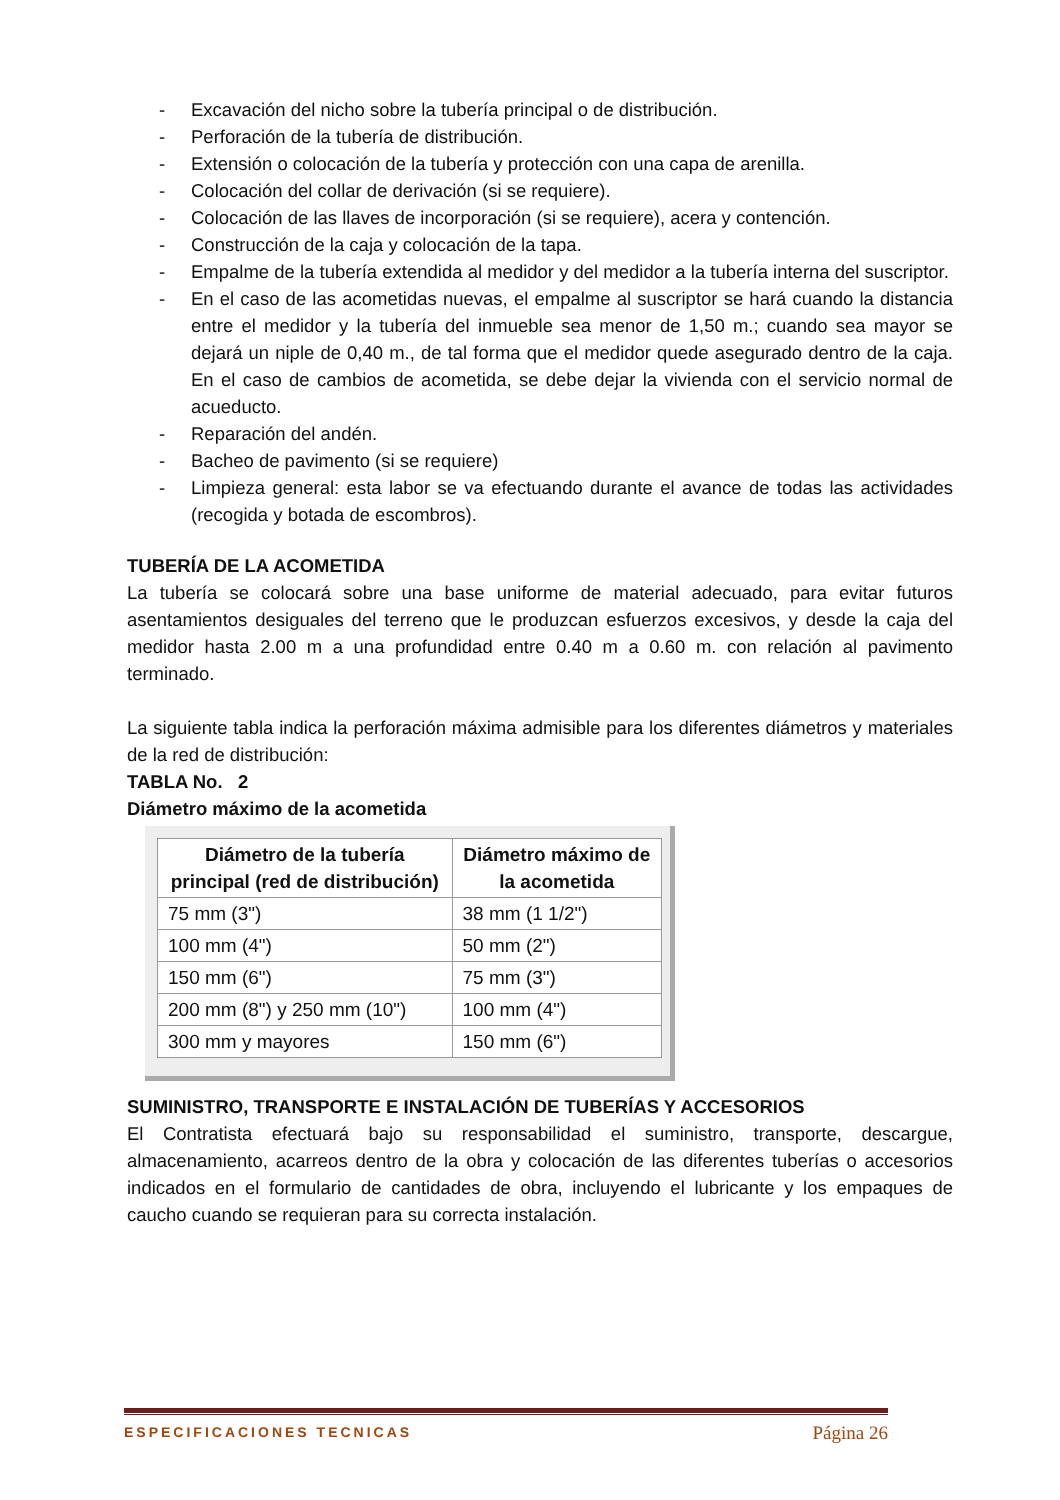- Excavación del nicho sobre la tubería principal o de distribución.
- Perforación de la tubería de distribución.
- Extensión o colocación de la tubería y protección con una capa de arenilla.
- Colocación del collar de derivación (si se requiere).
- Colocación de las llaves de incorporación (si se requiere), acera y contención.
- Construcción de la caja y colocación de la tapa.
- Empalme de la tubería extendida al medidor y del medidor a la tubería interna del suscriptor.
- En el caso de las acometidas nuevas, el empalme al suscriptor se hará cuando la distancia entre el medidor y la tubería del inmueble sea menor de 1,50 m.; cuando sea mayor se dejará un niple de 0,40 m., de tal forma que el medidor quede asegurado dentro de la caja. En el caso de cambios de acometida, se debe dejar la vivienda con el servicio normal de acueducto.
- Reparación del andén.
- Bacheo de pavimento (si se requiere)
- Limpieza general: esta labor se va efectuando durante el avance de todas las actividades (recogida y botada de escombros).
TUBERÍA DE LA ACOMETIDA
La tubería se colocará sobre una base uniforme de material adecuado, para evitar futuros asentamientos desiguales del terreno que le produzcan esfuerzos excesivos, y desde la caja del medidor hasta 2.00 m a una profundidad entre 0.40 m a 0.60 m. con relación al pavimento terminado.
La siguiente tabla indica la perforación máxima admisible para los diferentes diámetros y materiales de la red de distribución:
TABLA No. 2
Diámetro máximo de la acometida
| Diámetro de la tubería principal (red de distribución) | Diámetro máximo de la acometida |
| --- | --- |
| 75 mm (3") | 38 mm (1 1/2") |
| 100 mm (4") | 50 mm (2") |
| 150 mm (6") | 75 mm (3") |
| 200 mm (8") y 250 mm (10") | 100 mm (4") |
| 300 mm y mayores | 150 mm (6") |
SUMINISTRO, TRANSPORTE E INSTALACIÓN DE TUBERÍAS Y ACCESORIOS
El Contratista efectuará bajo su responsabilidad el suministro, transporte, descargue, almacenamiento, acarreos dentro de la obra y colocación de las diferentes tuberías o accesorios indicados en el formulario de cantidades de obra, incluyendo el lubricante y los empaques de caucho cuando se requieran para su correcta instalación.
ESPECIFICACIONES TECNICAS Página 26